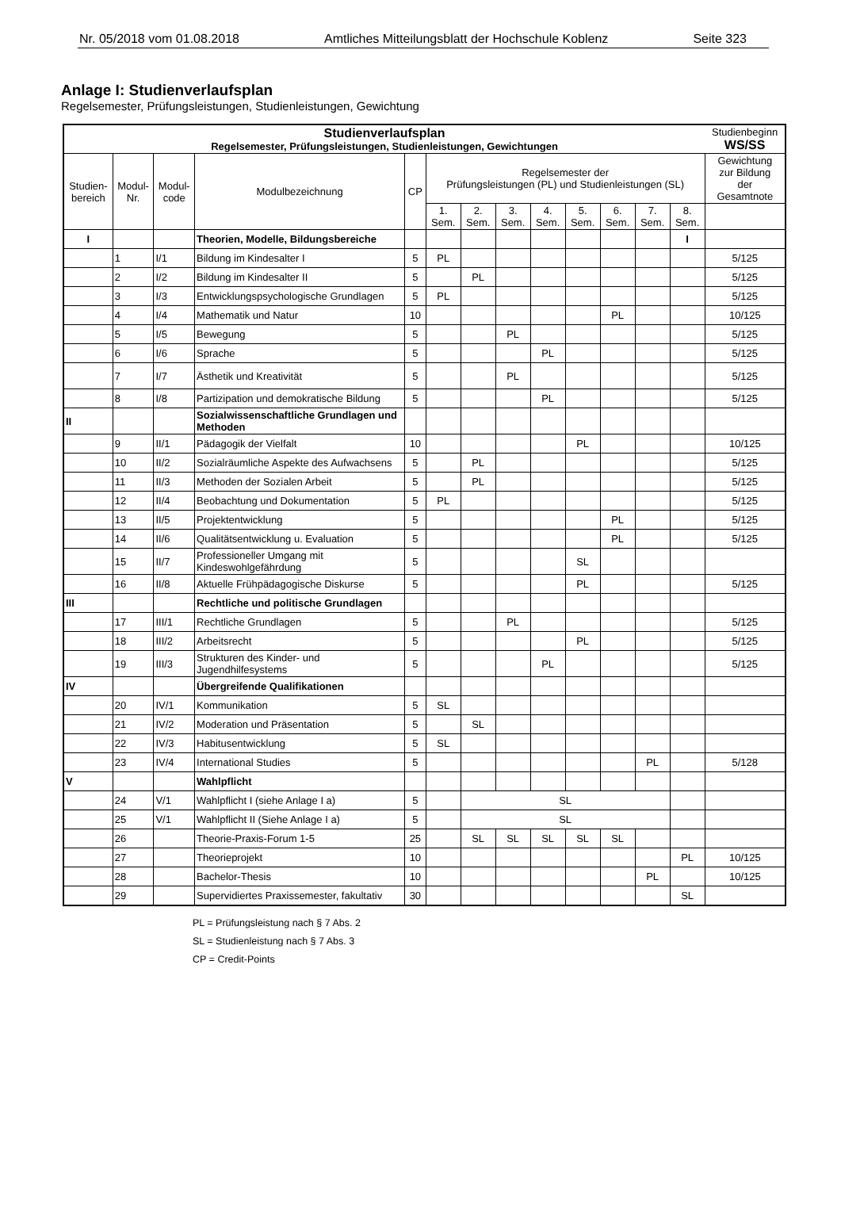Nr. 05/2018 vom 01.08.2018 Amtliches Mitteilungsblatt der Hochschule Koblenz Seite 323
Anlage I: Studienverlaufsplan
Regelsemester, Prüfungsleistungen, Studienleistungen, Gewichtung
| Studienverlaufsplan Regelsemester, Prüfungsleistungen, Studienleistungen, Gewichtungen | | | | | | | | | | | | | Studienbeginn WS/SS |
| Studien- bereich | Modul- Nr. | Modul- code | Modulbezeichnung | CP | Regelsemester der Prüfungsleistungen (PL) und Studienleistungen (SL) | | | | | | | | Gewichtung zur Bildung der Gesamtnote |
| | | | | | 1. Sem. | 2. Sem. | 3. Sem. | 4. Sem. | 5. Sem. | 6. Sem. | 7. Sem. | 8. Sem. | |
| I | | | Theorien, Modelle, Bildungsbereiche | | | | | | | | | I | |
| | 1 | I/1 | Bildung im Kindesalter I | 5 | PL | | | | | | | | 5/125 |
| | 2 | I/2 | Bildung im Kindesalter II | 5 | | PL | | | | | | | 5/125 |
| | 3 | I/3 | Entwicklungspsychologische Grundlagen | 5 | PL | | | | | | | | 5/125 |
| | 4 | I/4 | Mathematik und Natur | 10 | | | | | | PL | | | 10/125 |
| | 5 | I/5 | Bewegung | 5 | | | PL | | | | | | 5/125 |
| | 6 | I/6 | Sprache | 5 | | | | PL | | | | | 5/125 |
| | 7 | I/7 | Ästhetik und Kreativität | 5 | | | PL | | | | | | 5/125 |
| | 8 | I/8 | Partizipation und demokratische Bildung | 5 | | | | PL | | | | | 5/125 |
| II | | | Sozialwissenschaftliche Grundlagen und Methoden | | | | | | | | | | |
| | 9 | II/1 | Pädagogik der Vielfalt | 10 | | | | | PL | | | | 10/125 |
| | 10 | II/2 | Sozialräumliche Aspekte des Aufwachsens | 5 | | PL | | | | | | | 5/125 |
| | 11 | II/3 | Methoden der Sozialen Arbeit | 5 | | PL | | | | | | | 5/125 |
| | 12 | II/4 | Beobachtung und Dokumentation | 5 | PL | | | | | | | | 5/125 |
| | 13 | II/5 | Projektentwicklung | 5 | | | | | | PL | | | 5/125 |
| | 14 | II/6 | Qualitätsentwicklung u. Evaluation | 5 | | | | | | PL | | | 5/125 |
| | 15 | II/7 | Professioneller Umgang mit Kindeswohlgefährdung | 5 | | | | | SL | | | | |
| | 16 | II/8 | Aktuelle Frühpädagogische Diskurse | 5 | | | | | PL | | | | 5/125 |
| III | | | Rechtliche und politische Grundlagen | | | | | | | | | | |
| | 17 | III/1 | Rechtliche Grundlagen | 5 | | | PL | | | | | | 5/125 |
| | 18 | III/2 | Arbeitsrecht | 5 | | | | | PL | | | | 5/125 |
| | 19 | III/3 | Strukturen des Kinder- und Jugendhilfesystems | 5 | | | | PL | | | | | 5/125 |
| IV | | | Übergreifende Qualifikationen | | | | | | | | | | |
| | 20 | IV/1 | Kommunikation | 5 | SL | | | | | | | | |
| | 21 | IV/2 | Moderation und Präsentation | 5 | | SL | | | | | | | |
| | 22 | IV/3 | Habitusentwicklung | 5 | SL | | | | | | | | |
| | 23 | IV/4 | International Studies | 5 | | | | | | | PL | | 5/128 |
| V | | | Wahlpflicht | | | | | | | | | | |
| | 24 | V/1 | Wahlpflicht I (siehe Anlage I a) | 5 | | SL | | | | | | | |
| | 25 | V/1 | Wahlpflicht II (Siehe Anlage I a) | 5 | | SL | | | | | | | |
| | 26 | | Theorie-Praxis-Forum 1-5 | 25 | | SL | SL | SL | SL | SL | | | |
| | 27 | | Theorieprojekt | 10 | | | | | | | | PL | 10/125 |
| | 28 | | Bachelor-Thesis | 10 | | | | | | | PL | | 10/125 |
| | 29 | | Supervidiertes Praxissemester, fakultativ | 30 | | | | | | | | SL | |
PL = Prüfungsleistung nach § 7 Abs. 2
SL = Studienleistung nach § 7 Abs. 3
CP = Credit-Points